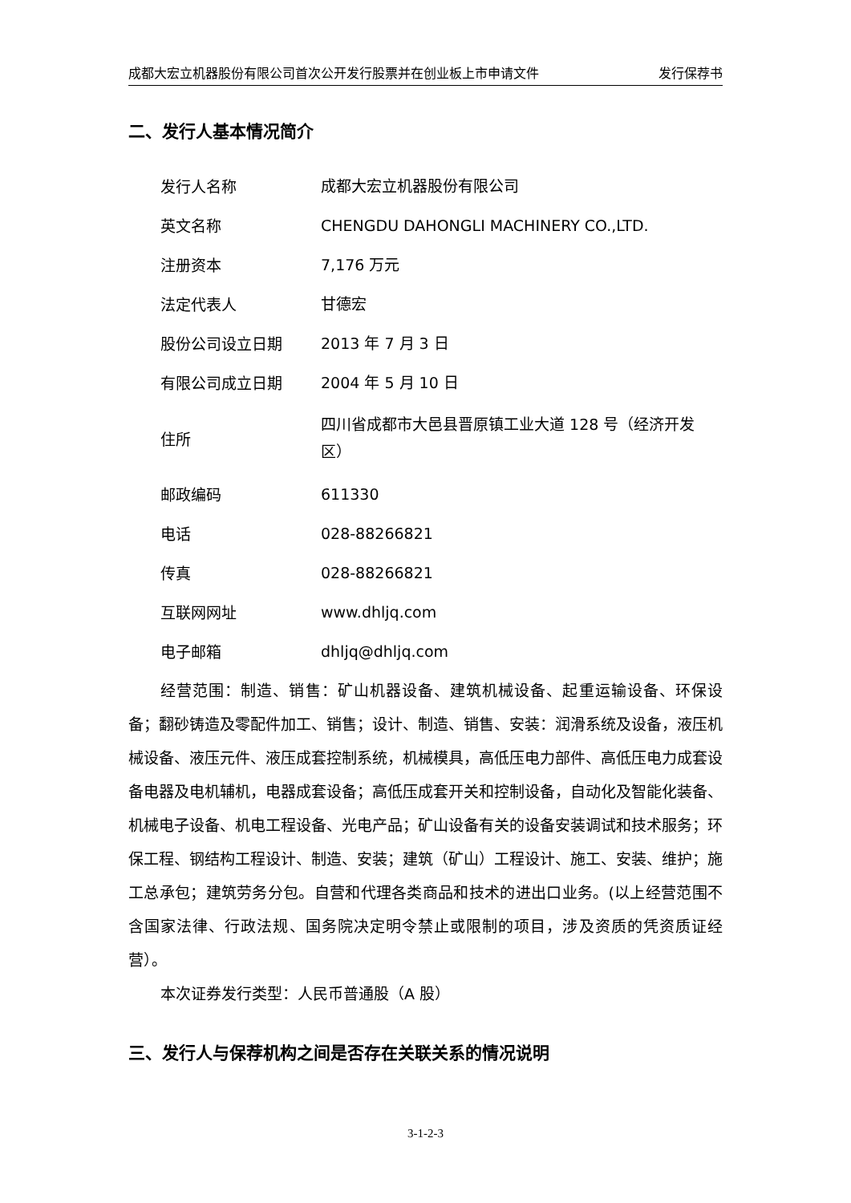成都大宏立机器股份有限公司首次公开发行股票并在创业板上市申请文件 发行保荐书
二、发行人基本情况简介
| 发行人名称 | 成都大宏立机器股份有限公司 |
| 英文名称 | CHENGDU DAHONGLI MACHINERY CO.,LTD. |
| 注册资本 | 7,176 万元 |
| 法定代表人 | 甘德宏 |
| 股份公司设立日期 | 2013 年 7 月 3 日 |
| 有限公司成立日期 | 2004 年 5 月 10 日 |
| 住所 | 四川省成都市大邑县晋原镇工业大道 128 号（经济开发区） |
| 邮政编码 | 611330 |
| 电话 | 028-88266821 |
| 传真 | 028-88266821 |
| 互联网网址 | www.dhljq.com |
| 电子邮箱 | dhljq@dhljq.com |
经营范围：制造、销售：矿山机器设备、建筑机械设备、起重运输设备、环保设备；翻砂铸造及零配件加工、销售；设计、制造、销售、安装：润滑系统及设备，液压机械设备、液压元件、液压成套控制系统，机械模具，高低压电力部件、高低压电力成套设备电器及电机辅机，电器成套设备；高低压成套开关和控制设备，自动化及智能化装备、机械电子设备、机电工程设备、光电产品；矿山设备有关的设备安装调试和技术服务；环保工程、钢结构工程设计、制造、安装；建筑（矿山）工程设计、施工、安装、维护；施工总承包；建筑劳务分包。自营和代理各类商品和技术的进出口业务。(以上经营范围不含国家法律、行政法规、国务院决定明令禁止或限制的项目，涉及资质的凭资质证经营）。
本次证券发行类型：人民币普通股（A 股）
三、发行人与保荐机构之间是否存在关联关系的情况说明
3-1-2-3